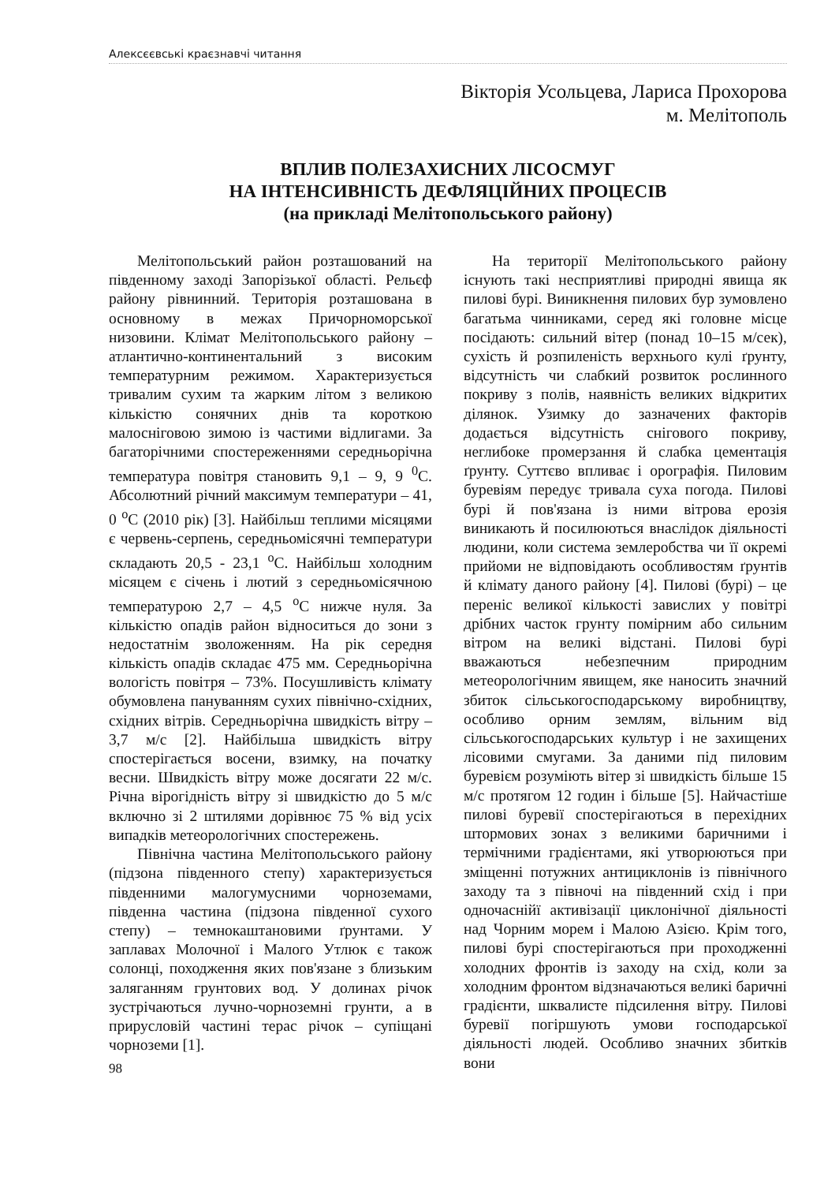Алексєєвські краєзнавчі читання
Вікторія Усольцева, Лариса Прохорова
м. Мелітополь
ВПЛИВ ПОЛЕЗАХИСНИХ ЛІСОСМУГ
НА ІНТЕНСИВНІСТЬ ДЕФЛЯЦІЙНИХ ПРОЦЕСІВ
(на прикладі Мелітопольського району)
Мелітопольський район розташований на південному заході Запорізької області. Рельєф району рівнинний. Територія розташована в основному в межах Причорноморської низовини. Клімат Мелітопольського району – атлантично-континентальний з високим температурним режимом. Характеризується тривалим сухим та жарким літом з великою кількістю сонячних днів та короткою малосніговою зимою із частими відлигами. За багаторічними спостереженнями середньорічна температура повітря становить 9,1 – 9, 9 <sup>0</sup>С. Абсолютний річний максимум температури – 41, 0 <sup>о</sup>С (2010 рік) [3]. Найбільш теплими місяцями є червень-серпень, середньомісячні температури складають 20,5 - 23,1 <sup>о</sup>С. Найбільш холодним місяцем є січень і лютий з середньомісячною температурою 2,7 – 4,5 <sup>о</sup>С нижче нуля. За кількістю опадів район відноситься до зони з недостатнім зволоженням. На рік середня кількість опадів складає 475 мм. Середньорічна вологість повітря – 73%. Посушливість клімату обумовлена пануванням сухих північно-східних, східних вітрів. Середньорічна швидкість вітру – 3,7 м/с [2]. Найбільша швидкість вітру спостерігається восени, взимку, на початку весни. Швидкість вітру може досягати 22 м/с. Річна вірогідність вітру зі швидкістю до 5 м/с включно зі 2 штилями дорівнює 75 % від усіх випадків метеорологічних спостережень.
Північна частина Мелітопольського району (підзона південного степу) характеризується південними малогумусними чорноземами, південна частина (підзона південної сухого степу) – темнокаштановими ґрунтами. У заплавах Молочної і Малого Утлюк є також солонці, походження яких пов'язане з близьким заляганням грунтових вод. У долинах річок зустрічаються лучно-чорноземні грунти, а в прирусловій частині терас річок – супіщані чорноземи [1].
98
На території Мелітопольського району існують такі несприятливі природні явища як пилові бурі. Виникнення пилових бур зумовлено багатьма чинниками, серед які головне місце посідають: сильний вітер (понад 10–15 м/сек), сухість й розпиленість верхнього кулі ґрунту, відсутність чи слабкий розвиток рослинного покриву з полів, наявність великих відкритих ділянок. Узимку до зазначених факторів додається відсутність снігового покриву, неглибоке промерзання й слабка цементація ґрунту. Суттєво впливає і орографія. Пиловим буревіям передує тривала суха погода. Пилові бурі й пов'язана із ними вітрова ерозія виникають й посилюються внаслідок діяльності людини, коли система землеробства чи її окремі прийоми не відповідають особливостям ґрунтів й клімату даного району [4]. Пилові (бурі) – це переніс великої кількості завислих у повітрі дрібних часток грунту помірним або сильним вітром на великі відстані. Пилові бурі вважаються небезпечним природним метеорологічним явищем, яке наносить значний збиток сільськогосподарському виробництву, особливо орним землям, вільним від сільськогосподарських культур і не захищених лісовими смугами. За даними під пиловим буревієм розуміють вітер зі швидкість більше 15 м/с протягом 12 годин і більше [5]. Найчастіше пилові буревії спостерігаються в перехідних штормових зонах з великими баричними і термічними градієнтами, які утворюються при зміщенні потужних антициклонів із північного заходу та з півночі на південний схід і при одночаснійї активізації циклонічної діяльності над Чорним морем і Малою Азією. Крім того, пилові бурі спостерігаються при проходженні холодних фронтів із заходу на схід, коли за холодним фронтом відзначаються великі баричні градієнти, шквалисте підсилення вітру. Пилові буревії погіршують умови господарської діяльності людей. Особливо значних збитків вони